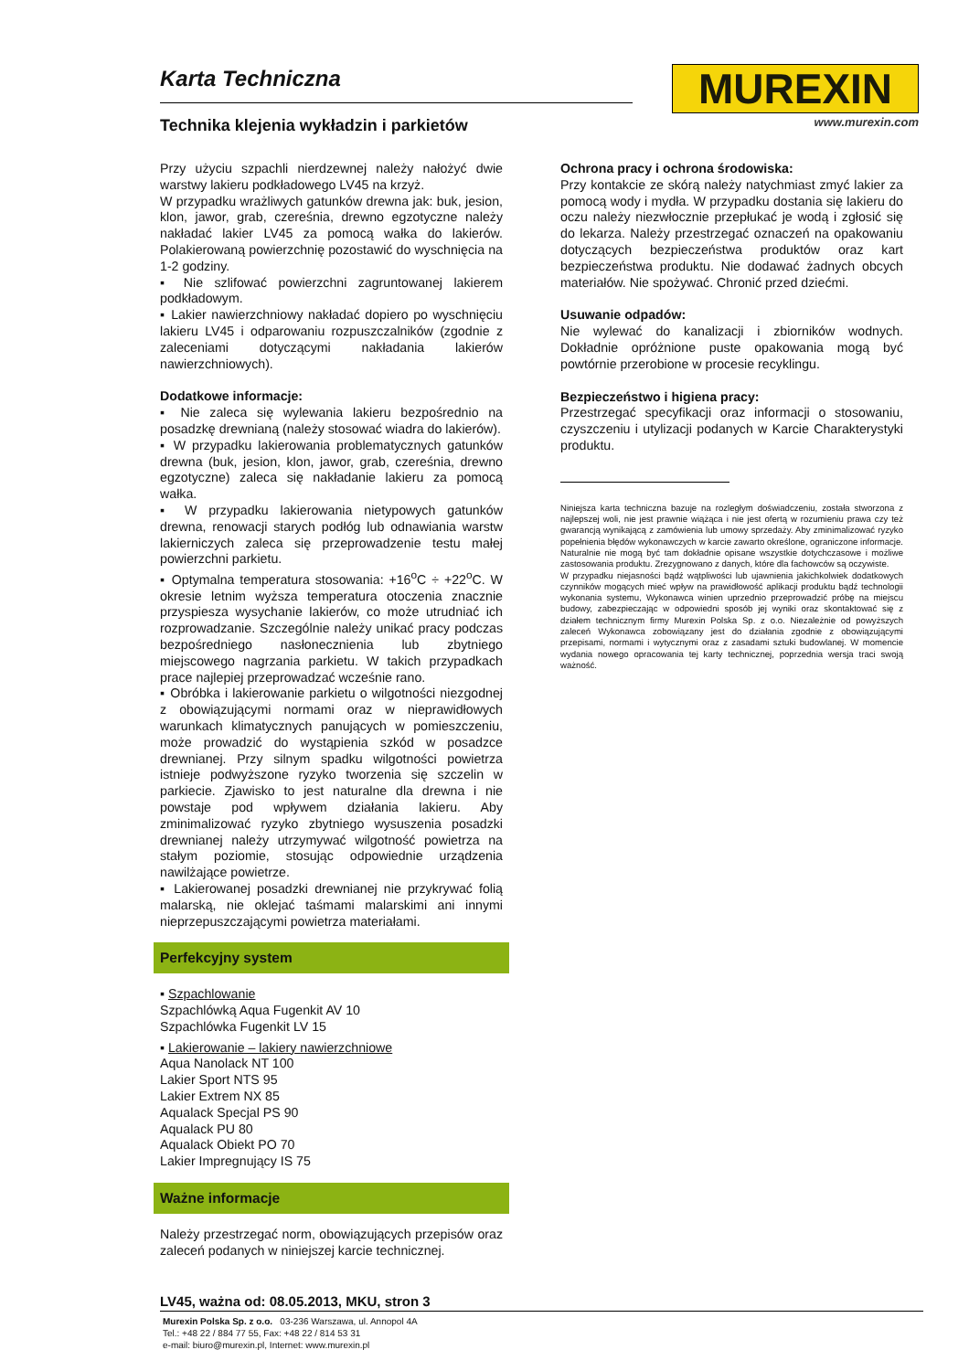Karta Techniczna
Technika klejenia wykładzin i parkietów
MUREXIN
www.murexin.com
Przy użyciu szpachli nierdzewnej należy nałożyć dwie warstwy lakieru podkładowego LV45 na krzyż.
W przypadku wrażliwych gatunków drewna jak: buk, jesion, klon, jawor, grab, czereśnia, drewno egzotyczne należy nakładać lakier LV45 za pomocą wałka do lakierów. Polakierowaną powierzchnię pozostawić do wyschnięcia na 1-2 godziny.
▪ Nie szlifować powierzchni zagruntowanej lakierem podkładowym.
▪ Lakier nawierzchniowy nakładać dopiero po wyschnięciu lakieru LV45 i odparowaniu rozpuszczalników (zgodnie z zaleceniami dotyczącymi nakładania lakierów nawierzchniowych).
Dodatkowe informacje:
▪ Nie zaleca się wylewania lakieru bezpośrednio na posadzkę drewnianą (należy stosować wiadra do lakierów).
▪ W przypadku lakierowania problematycznych gatunków drewna (buk, jesion, klon, jawor, grab, czereśnia, drewno egzotyczne) zaleca się nakładanie lakieru za pomocą wałka.
▪ W przypadku lakierowania nietypowych gatunków drewna, renowacji starych podłóg lub odnawiania warstw lakierniczych zaleca się przeprowadzenie testu małej powierzchni parkietu.
▪ Optymalna temperatura stosowania: +16<sup>o</sup>C ÷ +22<sup>o</sup>C. W okresie letnim wyższa temperatura otoczenia znacznie przyspiesza wysychanie lakierów, co może utrudniać ich rozprowadzanie. Szczególnie należy unikać pracy podczas bezpośredniego nasłonecznienia lub zbytniego miejscowego nagrzania parkietu. W takich przypadkach prace najlepiej przeprowadzać wcześnie rano.
▪ Obróbka i lakierowanie parkietu o wilgotności niezgodnej z obowiązującymi normami oraz w nieprawidłowych warunkach klimatycznych panujących w pomieszczeniu, może prowadzić do wystąpienia szkód w posadzce drewnianej. Przy silnym spadku wilgotności powietrza istnieje podwyższone ryzyko tworzenia się szczelin w parkiecie. Zjawisko to jest naturalne dla drewna i nie powstaje pod wpływem działania lakieru. Aby zminimalizować ryzyko zbytniego wysuszenia posadzki drewnianej należy utrzymywać wilgotność powietrza na stałym poziomie, stosując odpowiednie urządzenia nawilżające powietrze.
▪ Lakierowanej posadzki drewnianej nie przykrywać folią malarską, nie oklejać taśmami malarskimi ani innymi nieprzepuszczającymi powietrza materiałami.
Perfekcyjny system
▪ Szpachlowanie
Szpachlówką Aqua Fugenkit AV 10
Szpachlówka Fugenkit LV 15
▪ Lakierowanie – lakiery nawierzchniowe
Aqua Nanolack NT 100
Lakier Sport NTS 95
Lakier Extrem NX 85
Aqualack Specjal PS 90
Aqualack PU 80
Aqualack Obiekt PO 70
Lakier Impregnujący IS 75
Ważne informacje
Należy przestrzegać norm, obowiązujących przepisów oraz zaleceń podanych w niniejszej karcie technicznej.
Ochrona pracy i ochrona środowiska:
Przy kontakcie ze skórą należy natychmiast zmyć lakier za pomocą wody i mydła. W przypadku dostania się lakieru do oczu należy niezwłocznie przepłukać je wodą i zgłosić się do lekarza. Należy przestrzegać oznaczeń na opakowaniu dotyczących bezpieczeństwa produktów oraz kart bezpieczeństwa produktu. Nie dodawać żadnych obcych materiałów. Nie spożywać. Chronić przed dziećmi.
Usuwanie odpadów:
Nie wylewać do kanalizacji i zbiorników wodnych. Dokładnie opróżnione puste opakowania mogą być powtórnie przerobione w procesie recyklingu.
Bezpieczeństwo i higiena pracy:
Przestrzegać specyfikacji oraz informacji o stosowaniu, czyszczeniu i utylizacji podanych w Karcie Charakterystyki produktu.
Niniejsza karta techniczna bazuje na rozległym doświadczeniu, została stworzona z najlepszej woli, nie jest prawnie wiążąca i nie jest ofertą w rozumieniu prawa czy też gwarancją wynikającą z zamówienia lub umowy sprzedaży. Aby zminimalizować ryzyko popełnienia błędów wykonawczych w karcie zawarto określone, ograniczone informacje. Naturalnie nie mogą być tam dokładnie opisane wszystkie dotychczasowe i możliwe zastosowania produktu. Zrezygnowano z danych, które dla fachowców są oczywiste.
W przypadku niejasności bądź wątpliwości lub ujawnienia jakichkolwiek dodatkowych czynników mogących mieć wpływ na prawidłowość aplikacji produktu bądź technologii wykonania systemu, Wykonawca winien uprzednio przeprowadzić próbę na miejscu budowy, zabezpieczając w odpowiedni sposób jej wyniki oraz skontaktować się z działem technicznym firmy Murexin Polska Sp. z o.o. Niezależnie od powyższych zaleceń Wykonawca zobowiązany jest do działania zgodnie z obowiązującymi przepisami, normami i wytycznymi oraz z zasadami sztuki budowlanej. W momencie wydania nowego opracowania tej karty technicznej, poprzednia wersja traci swoją ważność.
LV45, ważna od: 08.05.2013, MKU, stron 3
Murexin Polska Sp. z o.o. 03-236 Warszawa, ul. Annopol 4A
Tel.: +48 22 / 884 77 55, Fax: +48 22 / 814 53 31
e-mail: biuro@murexin.pl, Internet: www.murexin.pl